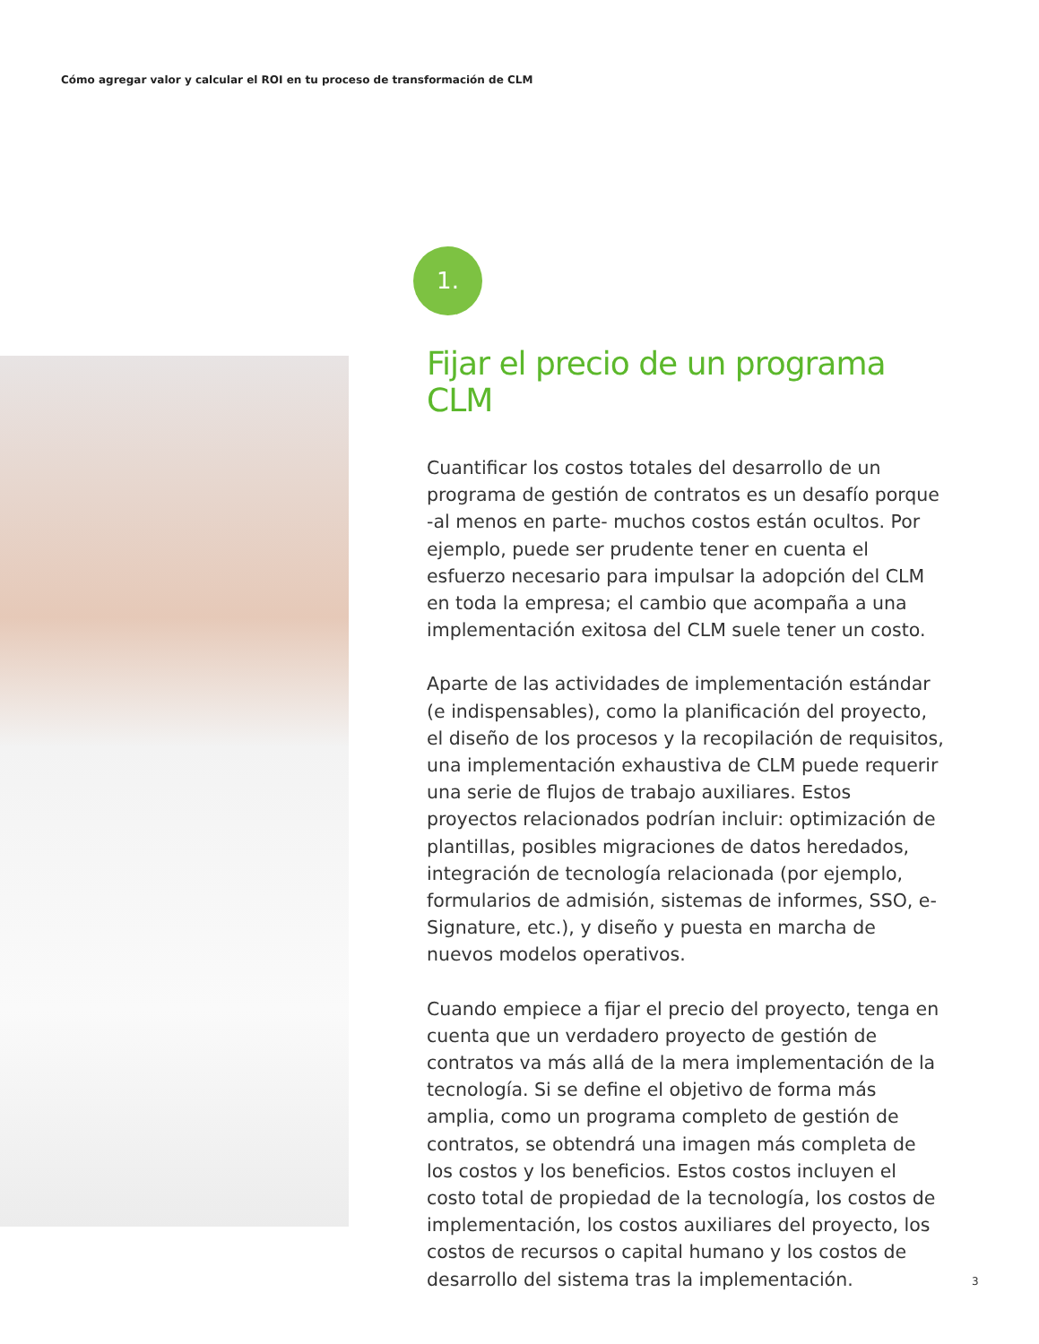Cómo agregar valor y calcular el ROI en tu proceso de transformación de CLM
1.
Fijar el precio de un programa CLM
Cuantificar los costos totales del desarrollo de un programa de gestión de contratos es un desafío porque -al menos en parte- muchos costos están ocultos. Por ejemplo, puede ser prudente tener en cuenta el esfuerzo necesario para impulsar la adopción del CLM en toda la empresa; el cambio que acompaña a una implementación exitosa del CLM suele tener un costo.
Aparte de las actividades de implementación estándar (e indispensables), como la planificación del proyecto, el diseño de los procesos y la recopilación de requisitos, una implementación exhaustiva de CLM puede requerir una serie de flujos de trabajo auxiliares. Estos proyectos relacionados podrían incluir: optimización de plantillas, posibles migraciones de datos heredados, integración de tecnología relacionada (por ejemplo, formularios de admisión, sistemas de informes, SSO, e-Signature, etc.), y diseño y puesta en marcha de nuevos modelos operativos.
Cuando empiece a fijar el precio del proyecto, tenga en cuenta que un verdadero proyecto de gestión de contratos va más allá de la mera implementación de la tecnología. Si se define el objetivo de forma más amplia, como un programa completo de gestión de contratos, se obtendrá una imagen más completa de los costos y los beneficios. Estos costos incluyen el costo total de propiedad de la tecnología, los costos de implementación, los costos auxiliares del proyecto, los costos de recursos o capital humano y los costos de desarrollo del sistema tras la implementación.
3